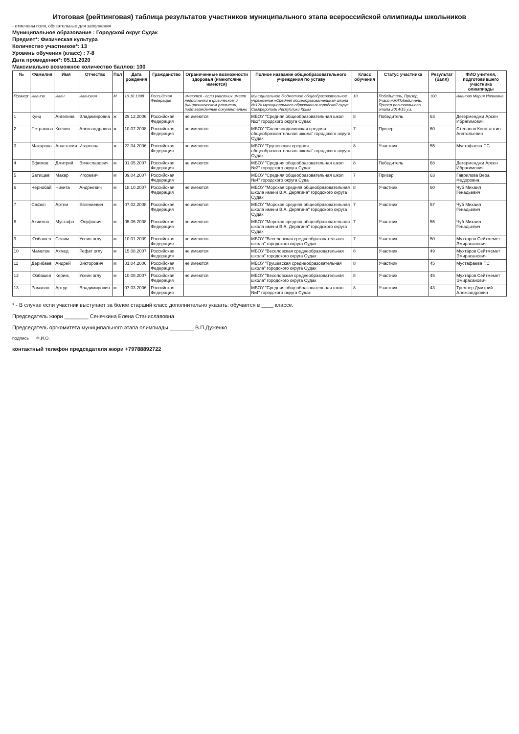Итоговая (рейтинговая) таблица результатов участников муниципального этапа всероссийской олимпиады школьников
- отмечены поля, обязательные для заполнения
Муниципальное образование : Городской округ Судак
Предмет*: Физическая культура
Количество участников*: 13
Уровень обучения (класс) : 7-8
Дата проведения*: 05.11.2020
Максимально возможное количество баллов: 100
| № | Фамилия | Имя | Отчество | Пол | Дата рождения | Гражданство | Ограниченные возможности здоровья (имеются/не имеются) | Полное название общеобразовательного учреждения по уставу | Класс обучения | Статус участника | Результат (балл) | ФИО учителя, подготовившего участника олимпиады |
| --- | --- | --- | --- | --- | --- | --- | --- | --- | --- | --- | --- | --- |
| Пример: | Иванов | Иван | Иванович | М | 10.10.1998 | Российская Федерация | имеются - если участник имеет недостатки в физическом и (или)психическом развитии, подтвержденные документально | Муниципальное бюджетное общеобразовательное учреждение «Средняя общеобразовательная школа №12» муниципального образования городской округ Симферополь Республики Крым | 10 | Победитель, Призёр, Участник/Победитель, Призер регионального этапа 2014/15 у.г. | 100 | Иванова Мария Ивановна |
| 1 | Кунц | Ангелина | Владимировна | ж | 29.12.2006 | Российская Федерация | не имеются | МБОУ "Средняя общеобразовательная школ №2" городского округа Судак | 8 | Победитель | 63 | Дегерменджи Арсен Ибрагимович |
| 2 | Петракова | Ксения | Александровна | ж | 10.07.2008 | Российская Федерация | не имеются | МБОУ "Солнечнодолинская средняя общеобразовательная школа" городского округа Судак | 7 | Призер | 60 | Степанов Константин Анатольевич |
| 3 | Макарова | Анастасия | Игоревна | ж | 22.04.2006 | Российская Федерация | не имеются | МБОУ "Грушевская средняя общеобразовательная школа" городского округа Судак | 8 | Участник | 55 | Мустафаева Г.С |
| 4 | Ефимов | Дмитрий | Вячеславович | м | 01.05.2007 | Российская Федерация | не имеются | МБОУ "Средняя общеобразовательная школ №2" городского округа Судак | 8 | Победитель | 68 | Дегерменджи Арсен Ибрагимович |
| 5 | Батищев | Макар | Игоревич | м | 09.04.2007 | Российская Федерация | | МБОУ "Средняя общеобразовательная школ №4" городского округа Суда | 7 | Призер | 63 | Гаврилова Вера Федоровна |
| 6 | Чернобай | Никита | Андреевич | м | 18.10.2007 | Российская Федерация | не имеются | МБОУ "Морская средняя общеобразовательная школа имени В.А. Дерягина" городского округа Судак | 8 | Участник | 60 | Чуб Михаил Генадьевич |
| 7 | Сафоп | Артем | Евгениевич | м | 07.02.2008 | Российская Федерация | не имеются | МБОУ "Морская средняя общеобразовательная школа имени В.А. Дерягина" городского округа Судак | 7 | Участник | 57 | Чуб Михаил Генадьевич |
| 8 | Ахиилов | Мустафа | Юсуфович | м | 05.06.2008 | Российская Федерация | не имеются | МБОУ "Морская средняя общеобразовательная школа имени В.А. Дерягина" городского округа Судак | 7 | Участник | 55 | Чуб Михаил Генадьевич |
| 9 | Юзбашев | Селим | Усеин оглу | м | 10.01.2009 | Российская Федерация | не имеются | МБОУ "Веселовская среднеобразовательная школа" городского округа Судак | 7 | Участник | 50 | Мухтаров Сейтмемет Эмирасанович |
| 10 | Маметов | Ахмед | Рефат оглу | м | 15.08.2007 | Российская Федерация | не имеются | МБОУ "Веселовская среднеобразовательная школа" городского округа Судак | 8 | Участник | 49 | Мухтаров Сейтмемет Эмирасанович |
| 11 | Дерибаев | Андрей | Викторович | м | 01.04.2006 | Российская Федерация | не имеются | МБОУ "Грушевская среднеобразовательная школа" городского округа Судак | 8 | Участник | 45 | Мустафаева Г.С |
| 12 | Юзбашев | Керим, | Усеин оглу | м | 10.08.2007 | Российская Федерация | не имеются | МБОУ "Веселовская среднеобразовательная школа" городского округа Судак | 8 | Участник | 45 | Мухтаров Сейтмемет Эмирасанович |
| 13 | Романов | Артур | Владимирович | м | 07.03.2006 | Российская Федерация | | МБОУ "Средняя общеобразовательная школ №4" городского округа Судак | 8 | Участник | 43 | Треллер Дмитрий Александрович |
* - В случае если участник выступает за более старший класс дополнительно указать: обучается в ____ классе.
Председатель жюри ________ Сенечкина Елена Станиславовна
Председатель оргкомитета муниципального этапа олимпиады ________ В.П.Дуженко
подпись Ф.И.О.
контактный телефон председателя жюри +79788892722